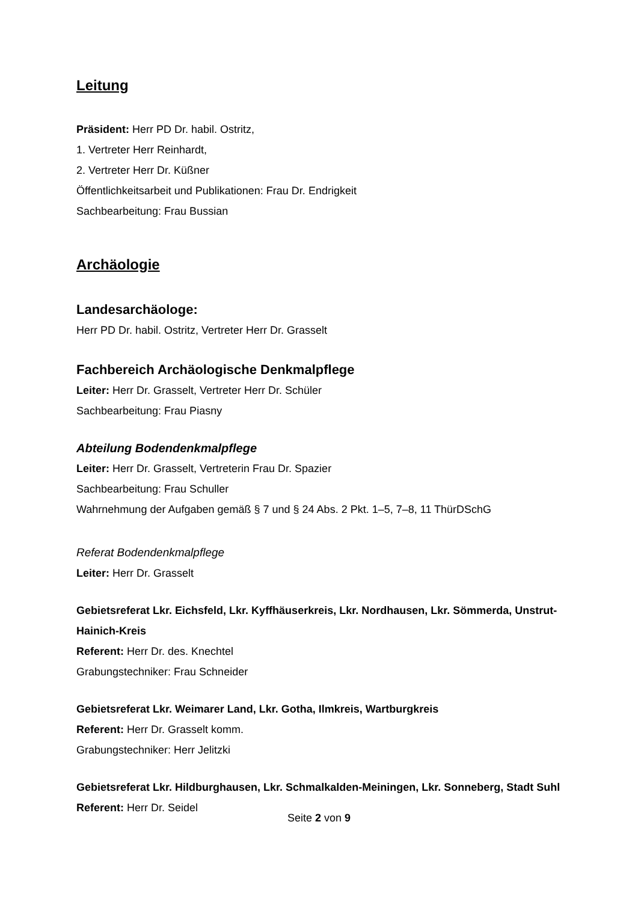Leitung
Präsident: Herr PD Dr. habil. Ostritz,
1. Vertreter Herr Reinhardt,
2. Vertreter Herr Dr. Küßner
Öffentlichkeitsarbeit und Publikationen: Frau Dr. Endrigkeit
Sachbearbeitung: Frau Bussian
Archäologie
Landesarchäologe:
Herr PD Dr. habil. Ostritz, Vertreter Herr Dr. Grasselt
Fachbereich Archäologische Denkmalpflege
Leiter: Herr Dr. Grasselt, Vertreter Herr Dr. Schüler
Sachbearbeitung: Frau Piasny
Abteilung Bodendenkmalpflege
Leiter: Herr Dr. Grasselt, Vertreterin Frau Dr. Spazier
Sachbearbeitung: Frau Schuller
Wahrnehmung der Aufgaben gemäß § 7 und § 24 Abs. 2 Pkt. 1–5, 7–8, 11 ThürDSchG
Referat Bodendenkmalpflege
Leiter: Herr Dr. Grasselt
Gebietsreferat Lkr. Eichsfeld, Lkr. Kyffhäuserkreis, Lkr. Nordhausen, Lkr. Sömmerda, Unstrut-Hainich-Kreis
Referent: Herr Dr. des. Knechtel
Grabungstechniker: Frau Schneider
Gebietsreferat Lkr. Weimarer Land, Lkr. Gotha, Ilmkreis, Wartburgkreis
Referent: Herr Dr. Grasselt komm.
Grabungstechniker: Herr Jelitzki
Gebietsreferat Lkr. Hildburghausen, Lkr. Schmalkalden-Meiningen, Lkr. Sonneberg, Stadt Suhl
Referent: Herr Dr. Seidel
Seite 2 von 9